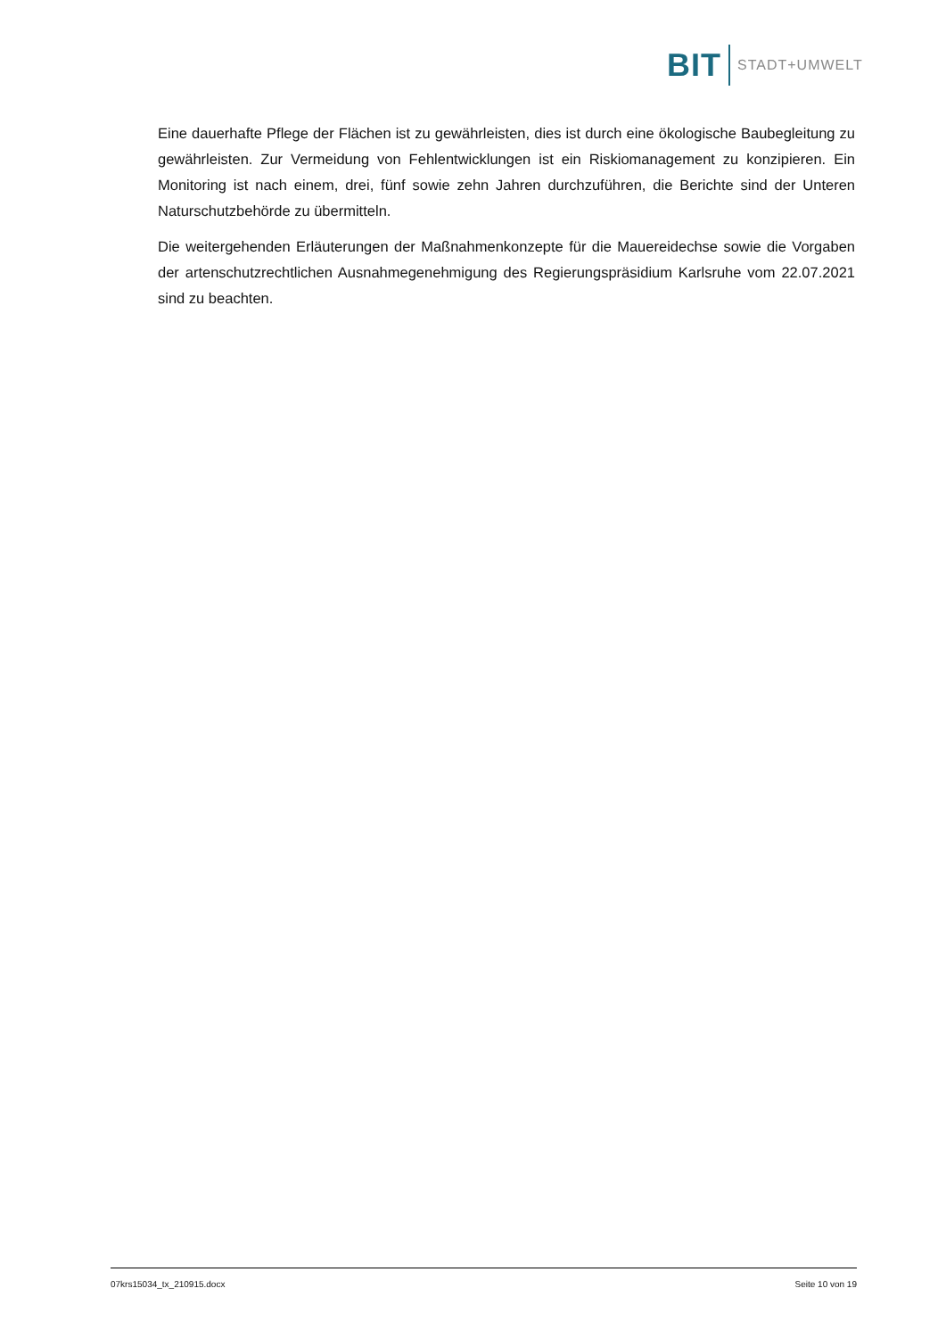BIT STADT+UMWELT
Eine dauerhafte Pflege der Flächen ist zu gewährleisten, dies ist durch eine ökologische Baubegleitung zu gewährleisten. Zur Vermeidung von Fehlentwicklungen ist ein Riskiomanagement zu konzipieren. Ein Monitoring ist nach einem, drei, fünf sowie zehn Jahren durchzuführen, die Berichte sind der Unteren Naturschutzbehörde zu übermitteln.
Die weitergehenden Erläuterungen der Maßnahmenkonzepte für die Mauereidechse sowie die Vorgaben der artenschutzrechtlichen Ausnahmegenehmigung des Regierungspräsidium Karlsruhe vom 22.07.2021 sind zu beachten.
07krs15034_tx_210915.docx Seite 10 von 19